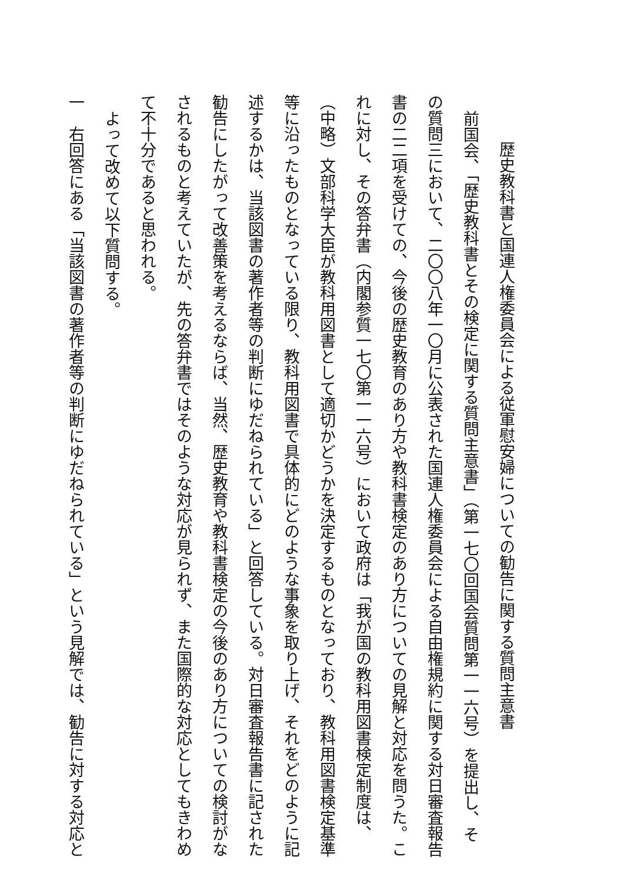歴史教科書と国連人権委員会による従軍慰安婦についての勧告に関する質問主意書
前国会、「歴史教科書とその検定に関する質問主意書」（第一七〇回国会質問第一一六号）を提出し、そ
の質問三において、二〇〇八年一〇月に公表された国連人権委員会による自由権規約に関する対日審査報告
書の二二項を受けての、今後の歴史教育のあり方や教科書検定のあり方についての見解と対応を問うた。こ
れに対し、その答弁書（内閣参質一七〇第一一六号）において政府は「我が国の教科用図書検定制度は、
（中略）文部科学大臣が教科用図書として適切かどうかを決定するものとなっており、教科用図書検定基準
等に沿ったものとなっている限り、教科用図書で具体的にどのような事象を取り上げ、それをどのように記
述するかは、当該図書の著作者等の判断にゆだねられている」と回答している。対日審査報告書に記された
勧告にしたがって改善策を考えるならば、当然、歴史教育や教科書検定の今後のあり方についての検討がな
されるものと考えていたが、先の答弁書ではそのような対応が見られず、また国際的な対応としてもきわめ
て不十分であると思われる。
よって改めて以下質問する。
一　右回答にある「当該図書の著作者等の判断にゆだねられている」という見解では、勧告に対する対応と